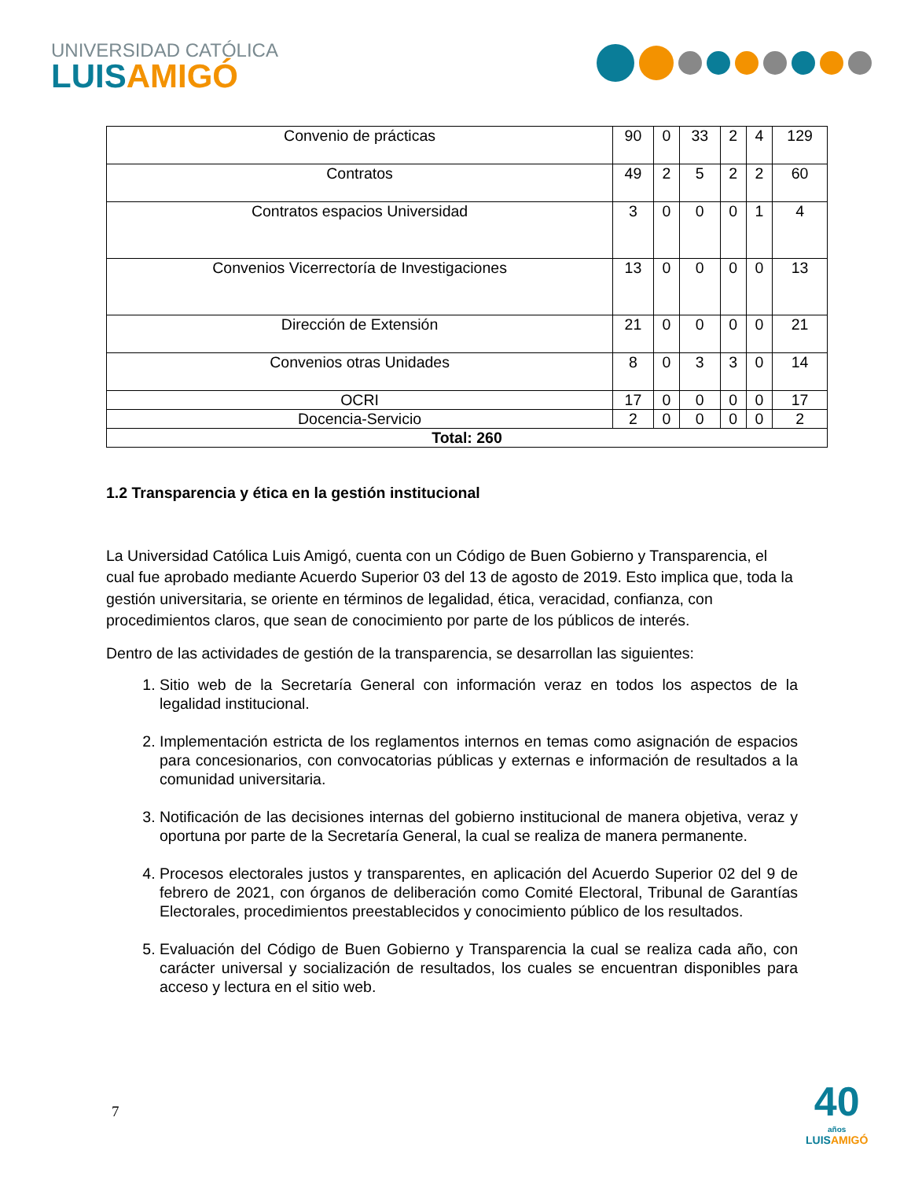UNIVERSIDAD CATÓLICA
LUISAMIGÓ
| Convenio de prácticas | 90 | 0 | 33 | 2 | 4 | 129 |
| Contratos | 49 | 2 | 5 | 2 | 2 | 60 |
| Contratos espacios Universidad | 3 | 0 | 0 | 0 | 1 | 4 |
| Convenios Vicerrectoría de Investigaciones | 13 | 0 | 0 | 0 | 0 | 13 |
| Dirección de Extensión | 21 | 0 | 0 | 0 | 0 | 21 |
| Convenios otras Unidades | 8 | 0 | 3 | 3 | 0 | 14 |
| OCRI | 17 | 0 | 0 | 0 | 0 | 17 |
| Docencia-Servicio | 2 | 0 | 0 | 0 | 0 | 2 |
| Total: 260 | | | | | | |
1.2 Transparencia y ética en la gestión institucional
La Universidad Católica Luis Amigó, cuenta con un Código de Buen Gobierno y Transparencia, el cual fue aprobado mediante Acuerdo Superior 03 del 13 de agosto de 2019. Esto implica que, toda la gestión universitaria, se oriente en términos de legalidad, ética, veracidad, confianza, con procedimientos claros, que sean de conocimiento por parte de los públicos de interés.
Dentro de las actividades de gestión de la transparencia, se desarrollan las siguientes:
1. Sitio web de la Secretaría General con información veraz en todos los aspectos de la legalidad institucional.
2. Implementación estricta de los reglamentos internos en temas como asignación de espacios para concesionarios, con convocatorias públicas y externas e información de resultados a la comunidad universitaria.
3. Notificación de las decisiones internas del gobierno institucional de manera objetiva, veraz y oportuna por parte de la Secretaría General, la cual se realiza de manera permanente.
4. Procesos electorales justos y transparentes, en aplicación del Acuerdo Superior 02 del 9 de febrero de 2021, con órganos de deliberación como Comité Electoral, Tribunal de Garantías Electorales, procedimientos preestablecidos y conocimiento público de los resultados.
5. Evaluación del Código de Buen Gobierno y Transparencia la cual se realiza cada año, con carácter universal y socialización de resultados, los cuales se encuentran disponibles para acceso y lectura en el sitio web.
7
40
años
LUISAMIGÓ